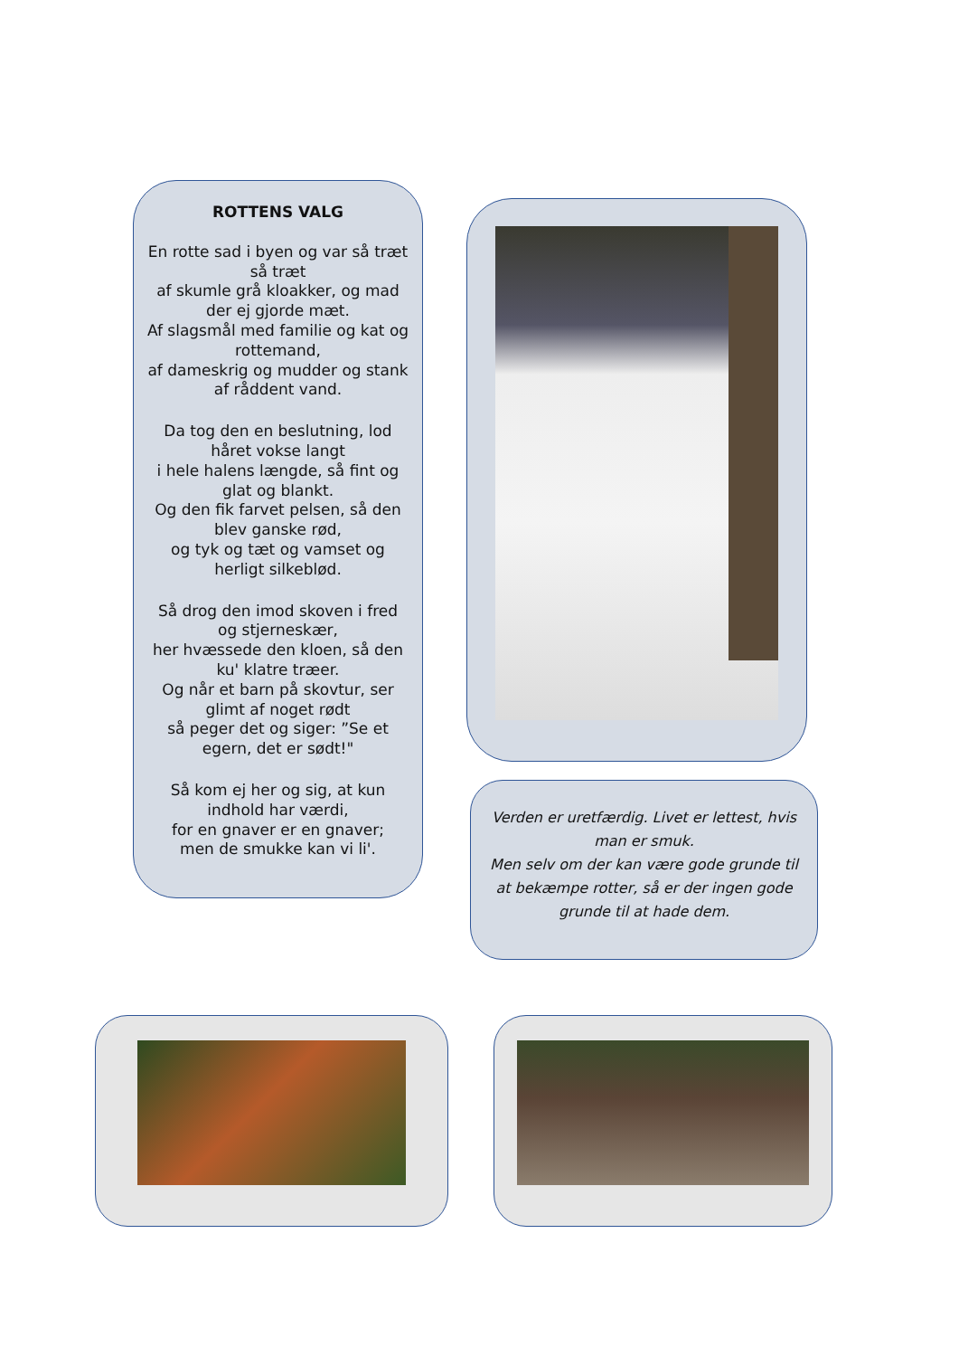ROTTENS VALG
En rotte sad i byen og var så træt så træt
af skumle grå kloakker, og mad der ej gjorde mæt.
Af slagsmål med familie og kat og rottemand,
af dameskrig og mudder og stank af råddent vand.
Da tog den en beslutning, lod håret vokse langt
i hele halens længde, så fint og glat og blankt.
Og den fik farvet pelsen, så den blev ganske rød,
og tyk og tæt og vamset og herligt silkeblød.
Så drog den imod skoven i fred og stjerneskær,
her hvæssede den kloen, så den ku' klatre træer.
Og når et barn på skovtur, ser glimt af noget rødt
så peger det og siger: ”Se et egern, det er sødt!"
Så kom ej her og sig, at kun indhold har værdi,
for en gnaver er en gnaver;
men de smukke kan vi li'.
Verden er uretfærdig. Livet er lettest, hvis man er smuk.
Men selv om der kan være gode grunde til at bekæmpe rotter, så er der ingen gode grunde til at hade dem.